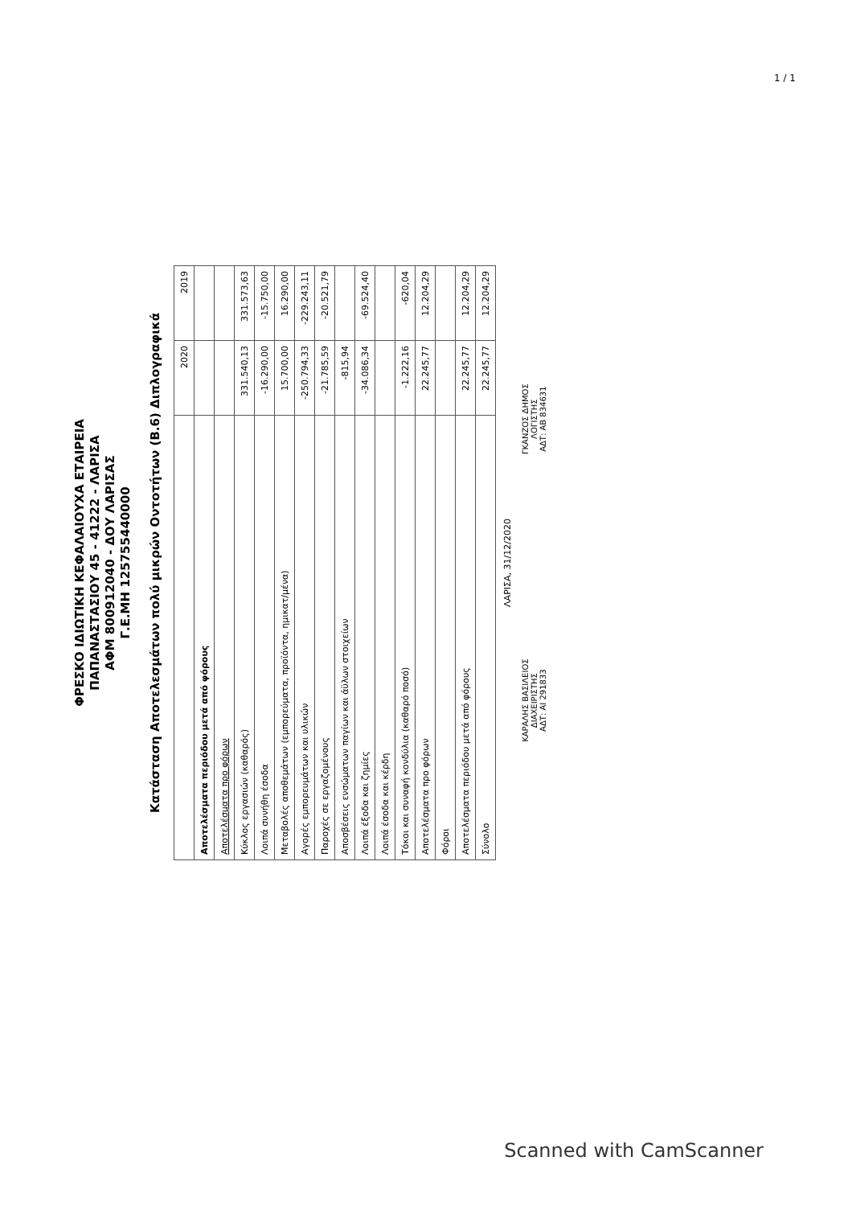1 / 1
ΦΡΕΣΚΟ ΙΔΙΩΤΙΚΗ ΚΕΦΑΛΑΙΟΥΧΑ ΕΤΑΙΡΕΙΑ
ΠΑΠΑΝΑΣΤΑΣΙΟΥ 45 - 41222 - ΛΑΡΙΣΑ
ΑΦΜ 800912040 - ΔΟΥ ΛΑΡΙΣΑΣ
Γ.Ε.ΜΗ 125755440000
Κατάσταση Αποτελεσμάτων πολύ μικρών Οντοτήτων (Β.6) Διπλογραφικά
| | 2020 | 2019 |
| --- | --- | --- |
| Αποτελέσματα περιόδου μετά από φόρους | | |
| Αποτελέσματα προ φόρων | | |
| Κύκλος εργασιών (καθαρός) | 331.540,13 | 331.573,63 |
| Λοιπά συνήθη έσοδα | -16.290,00 | -15.750,00 |
| Μεταβολές αποθεμάτων (εμπορεύματα, προϊόντα, ημικατ/μένα) | 15.700,00 | 16.290,00 |
| Αγορές εμπορευμάτων και υλικών | -250.794,33 | -229.243,11 |
| Παροχές σε εργαζομένους | -21.785,59 | -20.521,79 |
| Αποσβέσεις ενσώματων παγίων και άϋλων στοιχείων | -815,94 | |
| Λοιπά έξοδα και ζημίες | -34.086,34 | -69.524,40 |
| Λοιπά έσοδα και κέρδη | | |
| Τόκοι και συναφή κονδύλια (καθαρό ποσό) | -1.222,16 | -620,04 |
| Αποτελέσματα προ φόρων | 22.245,77 | 12.204,29 |
| Φόροι | | |
| Αποτελέσματα περιόδου μετά από φόρους | 22.245,77 | 12.204,29 |
| Σύνολο | 22.245,77 | 12.204,29 |
ΛΑΡΙΣΑ, 31/12/2020
ΚΑΡΑΛΗΣ ΒΑΣΙΛΕΙΟΣ
ΔΙΑΧΕΙΡΙΣΤΗΣ
ΑΔΤ: ΑΙ 291833
ΓΚΑΝΖΟΣ ΔΗΜΟΣ
ΛΟΓΙΣΤΗΣ
ΑΔΤ: ΑΒ 834631
Scanned with CamScanner